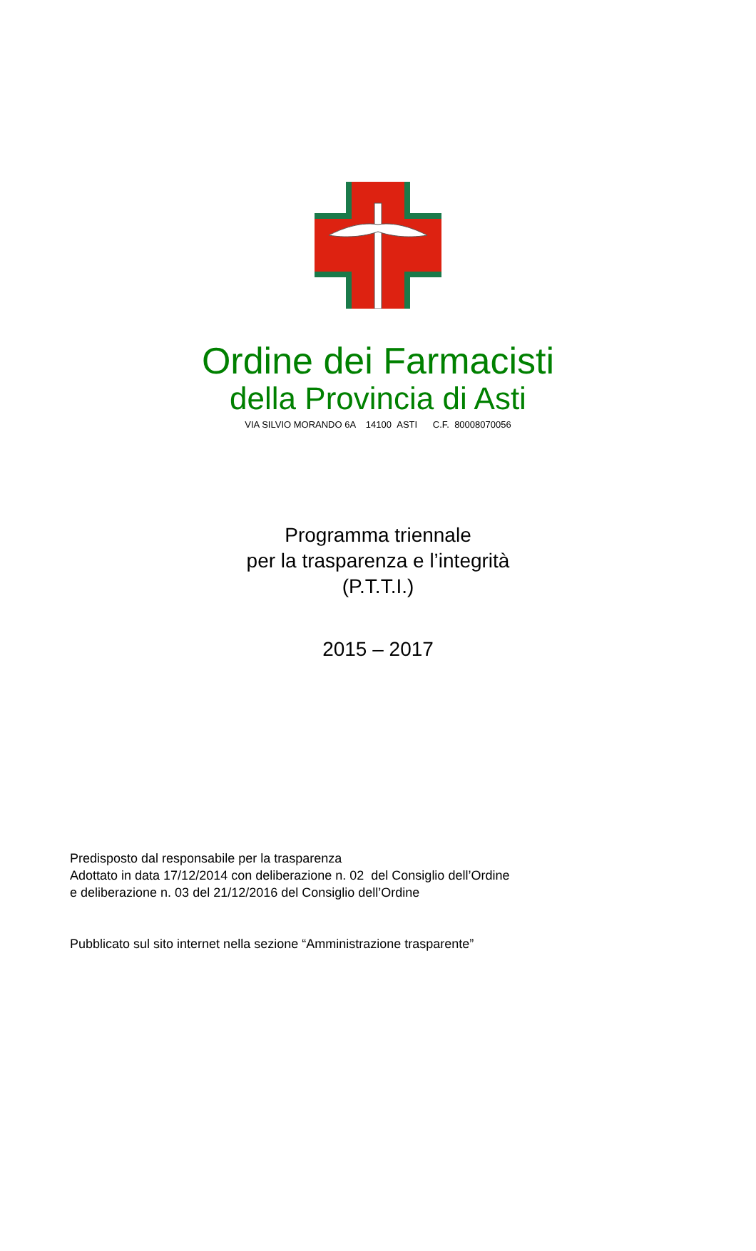Ordine dei Farmacisti
della Provincia di Asti
VIA SILVIO MORANDO 6A 14100 ASTI C.F. 80008070056
Programma triennale
per la trasparenza e l’integrità
(P.T.T.I.)
2015 – 2017
Predisposto dal responsabile per la trasparenza
Adottato in data 17/12/2014 con deliberazione n. 02 del Consiglio dell’Ordine
e deliberazione n. 03 del 21/12/2016 del Consiglio dell’Ordine
Pubblicato sul sito internet nella sezione “Amministrazione trasparente”